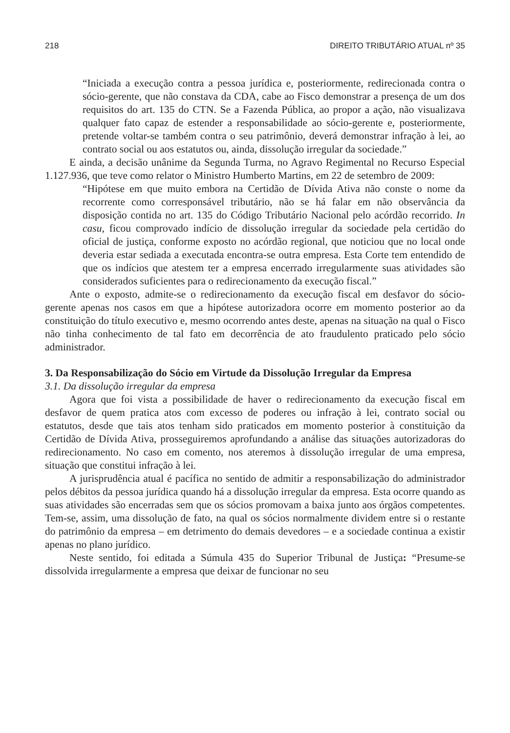218 DIREITO TRIBUTÁRIO ATUAL nº 35
“Iniciada a execução contra a pessoa jurídica e, posteriormente, redirecionada contra o sócio-gerente, que não constava da CDA, cabe ao Fisco demonstrar a presença de um dos requisitos do art. 135 do CTN. Se a Fazenda Pública, ao propor a ação, não visualizava qualquer fato capaz de estender a responsabilidade ao sócio-gerente e, posteriormente, pretende voltar-se também contra o seu patrimônio, deverá demonstrar infração à lei, ao contrato social ou aos estatutos ou, ainda, dissolução irregular da sociedade.”
E ainda, a decisão unânime da Segunda Turma, no Agravo Regimental no Recurso Especial 1.127.936, que teve como relator o Ministro Humberto Martins, em 22 de setembro de 2009:
“Hipótese em que muito embora na Certidão de Dívida Ativa não conste o nome da recorrente como corresponsável tributário, não se há falar em não observância da disposição contida no art. 135 do Código Tributário Nacional pelo acórdão recorrido. In casu, ficou comprovado indício de dissolução irregular da sociedade pela certidão do oficial de justiça, conforme exposto no acórdão regional, que noticiou que no local onde deveria estar sediada a executada encontra-se outra empresa. Esta Corte tem entendido de que os indícios que atestem ter a empresa encerrado irregularmente suas atividades são considerados suficientes para o redirecionamento da execução fiscal.”
Ante o exposto, admite-se o redirecionamento da execução fiscal em desfavor do sócio-gerente apenas nos casos em que a hipótese autorizadora ocorre em momento posterior ao da constituição do título executivo e, mesmo ocorrendo antes deste, apenas na situação na qual o Fisco não tinha conhecimento de tal fato em decorrência de ato fraudulento praticado pelo sócio administrador.
3. Da Responsabilização do Sócio em Virtude da Dissolução Irregular da Empresa
3.1. Da dissolução irregular da empresa
Agora que foi vista a possibilidade de haver o redirecionamento da execução fiscal em desfavor de quem pratica atos com excesso de poderes ou infração à lei, contrato social ou estatutos, desde que tais atos tenham sido praticados em momento posterior à constituição da Certidão de Dívida Ativa, prosseguiremos aprofundando a análise das situações autorizadoras do redirecionamento. No caso em comento, nos ateremos à dissolução irregular de uma empresa, situação que constitui infração à lei.
A jurisprudência atual é pacífica no sentido de admitir a responsabilização do administrador pelos débitos da pessoa jurídica quando há a dissolução irregular da empresa. Esta ocorre quando as suas atividades são encerradas sem que os sócios promovam a baixa junto aos órgãos competentes. Tem-se, assim, uma dissolução de fato, na qual os sócios normalmente dividem entre si o restante do patrimônio da empresa – em detrimento do demais devedores – e a sociedade continua a existir apenas no plano jurídico.
Neste sentido, foi editada a Súmula 435 do Superior Tribunal de Justiça: “Presume-se dissolvida irregularmente a empresa que deixar de funcionar no seu